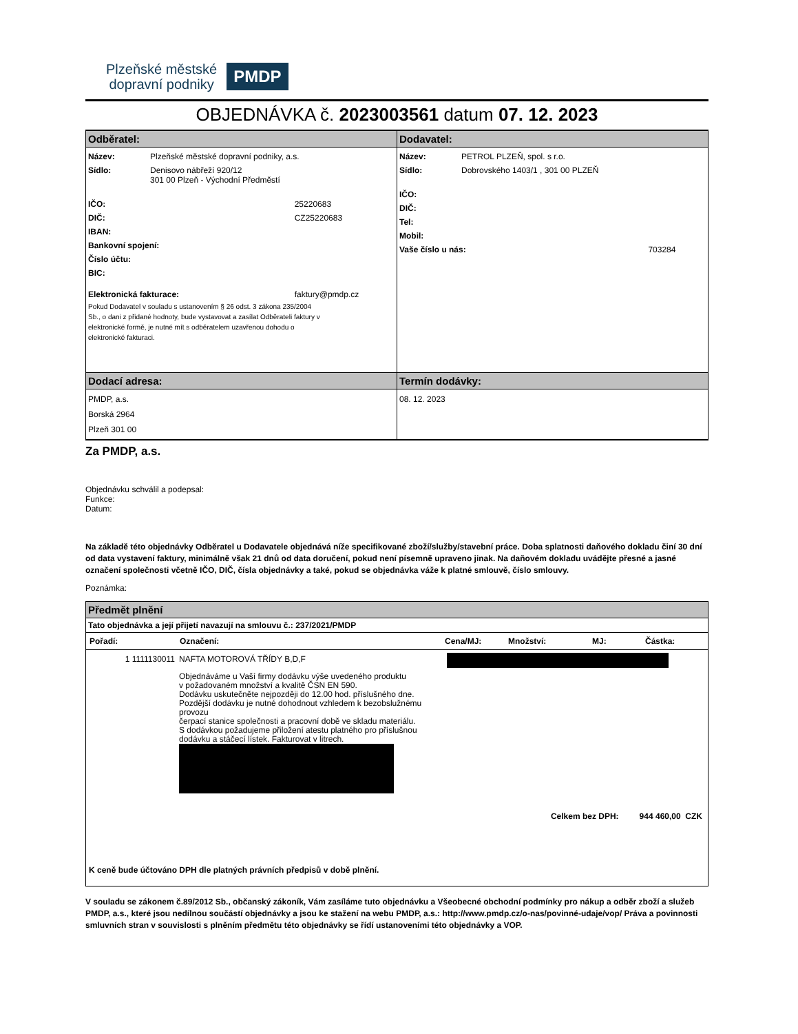Plzeňské městské
dopravní podniky
PMDP
OBJEDNÁVKA č. 2023003561 datum 07. 12. 2023
| Odběratel: | Dodavatel: |
| / Název: / Plzeňské městské dopravní podniky, a.s. / / / Sídlo: / Denisovo nábřeží 920/12 301 00 Plzeň - Východní Předměstí / / / IČO: / / 25220683 / / DIČ: / / CZ25220683 / / IBAN: / / / / Bankovní spojení: / / / / Číslo účtu: / / / / BIC: / / / / Elektronická fakturace: / / faktury@pmdp.cz / Pokud Dodavatel v souladu s ustanovením § 26 odst. 3 zákona 235/2004 Sb., o dani z přidané hodnoty, bude vystavovat a zasílat Odběrateli faktury v elektronické formě, je nutné mít s odběratelem uzavřenou dohodu o elektronické fakturaci. | / Název: / PETROL PLZEŇ, spol. s r.o. / / / Sídlo: / Dobrovského 1403/1 , 301 00 PLZEŇ / / / IČO: / / / / DIČ: / / / / Tel: / / / / Mobil: / / / / Vaše číslo u nás: / / 703284 / |
| Dodací adresa: | Termín dodávky: |
| PMDP, a.s. Borská 2964 Plzeň 301 00 | 08. 12. 2023 |
Za PMDP, a.s.
Objednávku schválil a podepsal:
Funkce:
Datum:
Na základě této objednávky Odběratel u Dodavatele objednává níže specifikované zboží/služby/stavební práce. Doba splatnosti daňového dokladu činí 30 dní od data vystavení faktury, minimálně však 21 dnů od data doručení, pokud není písemně upraveno jinak. Na daňovém dokladu uvádějte přesné a jasné označení společnosti včetně IČO, DIČ, čísla objednávky a také, pokud se objednávka váže k platné smlouvě, číslo smlouvy.
Poznámka:
| Předmět plnění | | | | | |
| Tato objednávka a její přijetí navazují na smlouvu č.: 237/2021/PMDP | | | | | |
| Pořadí: | Označení: | Cena/MJ: | Množství: | MJ: | Částka: |
| 1 1111130011 | NAFTA MOTOROVÁ TŘÍDY B,D,F Objednáváme u Vaší firmy dodávku výše uvedeného produktu v požadovaném množství a kvalitě ČSN EN 590. Dodávku uskutečněte nejpozději do 12.00 hod. příslušného dne. Pozdější dodávku je nutné dohodnout vzhledem k bezobslužnému provozu čerpací stanice společnosti a pracovní době ve skladu materiálu. S dodávkou požadujeme přiložení atestu platného pro příslušnou dodávku a stáčecí lístek. Fakturovat v litrech. | | | | |
| Celkem bez DPH: 944 460,00 CZK | | | | | |
| K ceně bude účtováno DPH dle platných právních předpisů v době plnění. | | | | | |
V souladu se zákonem č.89/2012 Sb., občanský zákoník, Vám zasíláme tuto objednávku a Všeobecné obchodní podmínky pro nákup a odběr zboží a služeb PMDP, a.s., které jsou nedílnou součástí objednávky a jsou ke stažení na webu PMDP, a.s.: http://www.pmdp.cz/o-nas/povinné-udaje/vop/ Práva a povinnosti smluvních stran v souvislosti s plněním předmětu této objednávky se řídí ustanoveními této objednávky a VOP.